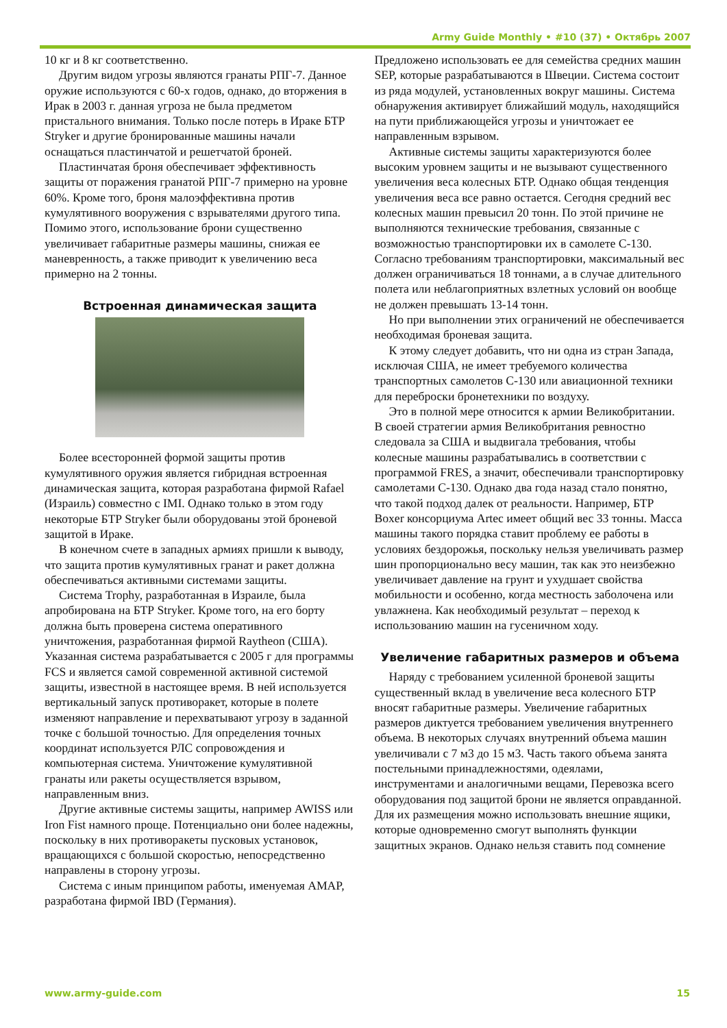Army Guide Monthly • #10 (37) • Октябрь 2007
10 кг и 8 кг соответственно.
Другим видом угрозы являются гранаты РПГ-7. Данное оружие используются с 60-х годов, однако, до вторжения в Ирак в 2003 г. данная угроза не была предметом пристального внимания. Только после потерь в Ираке БТР Stryker и другие бронированные машины начали оснащаться пластинчатой и решетчатой броней.
Пластинчатая броня обеспечивает эффективность защиты от поражения гранатой РПГ-7 примерно на уровне 60%. Кроме того, броня малоэффективна против кумулятивного вооружения с взрывателями другого типа. Помимо этого, использование брони существенно увеличивает габаритные размеры машины, снижая ее маневренность, а также приводит к увеличению веса примерно на 2 тонны.
Встроенная динамическая защита
Более всесторонней формой защиты против кумулятивного оружия является гибридная встроенная динамическая защита, которая разработана фирмой Rafael (Израиль) совместно с IMI. Однако только в этом году некоторые БТР Stryker были оборудованы этой броневой защитой в Ираке.
В конечном счете в западных армиях пришли к выводу, что защита против кумулятивных гранат и ракет должна обеспечиваться активными системами защиты.
Система Trophy, разработанная в Израиле, была апробирована на БТР Stryker. Кроме того, на его борту должна быть проверена система оперативного уничтожения, разработанная фирмой Raytheon (США). Указанная система разрабатывается с 2005 г для программы FCS и является самой современной активной системой защиты, известной в настоящее время. В ней используется вертикальный запуск противоракет, которые в полете изменяют направление и перехватывают угрозу в заданной точке с большой точностью. Для определения точных координат используется РЛС сопровождения и компьютерная система. Уничтожение кумулятивной гранаты или ракеты осуществляется взрывом, направленным вниз.
Другие активные системы защиты, например AWISS или Iron Fist намного проще. Потенциально они более надежны, поскольку в них противоракеты пусковых установок, вращающихся с большой скоростью, непосредственно направлены в сторону угрозы.
Система с иным принципом работы, именуемая AMAP, разработана фирмой IBD (Германия).
Предложено использовать ее для семейства средних машин SEP, которые разрабатываются в Швеции. Система состоит из ряда модулей, установленных вокруг машины. Система обнаружения активирует ближайший модуль, находящийся на пути приближающейся угрозы и уничтожает ее направленным взрывом.
Активные системы защиты характеризуются более высоким уровнем защиты и не вызывают существенного увеличения веса колесных БТР. Однако общая тенденция увеличения веса все равно остается. Сегодня средний вес колесных машин превысил 20 тонн. По этой причине не выполняются технические требования, связанные с возможностью транспортировки их в самолете С-130. Согласно требованиям транспортировки, максимальный вес должен ограничиваться 18 тоннами, а в случае длительного полета или неблагоприятных взлетных условий он вообще не должен превышать 13-14 тонн.
Но при выполнении этих ограничений не обеспечивается необходимая броневая защита.
К этому следует добавить, что ни одна из стран Запада, исключая США, не имеет требуемого количества транспортных самолетов С-130 или авиационной техники для переброски бронетехники по воздуху.
Это в полной мере относится к армии Великобритании. В своей стратегии армия Великобритания ревностно следовала за США и выдвигала требования, чтобы колесные машины разрабатывались в соответствии с программой FRES, а значит, обеспечивали транспортировку самолетами С-130. Однако два года назад стало понятно, что такой подход далек от реальности. Например, БТР Boxer консорциума Artec имеет общий вес 33 тонны. Масса машины такого порядка ставит проблему ее работы в условиях бездорожья, поскольку нельзя увеличивать размер шин пропорционально весу машин, так как это неизбежно увеличивает давление на грунт и ухудшает свойства мобильности и особенно, когда местность заболочена или увлажнена. Как необходимый результат – переход к использованию машин на гусеничном ходу.
Увеличение габаритных размеров и объема
Наряду с требованием усиленной броневой защиты существенный вклад в увеличение веса колесного БТР вносят габаритные размеры. Увеличение габаритных размеров диктуется требованием увеличения внутреннего объема. В некоторых случаях внутренний объема машин увеличивали с 7 м3 до 15 м3. Часть такого объема занята постельными принадлежностями, одеялами, инструментами и аналогичными вещами, Перевозка всего оборудования под защитой брони не является оправданной. Для их размещения можно использовать внешние ящики, которые одновременно смогут выполнять функции защитных экранов. Однако нельзя ставить под сомнение
www.army-guide.com 15